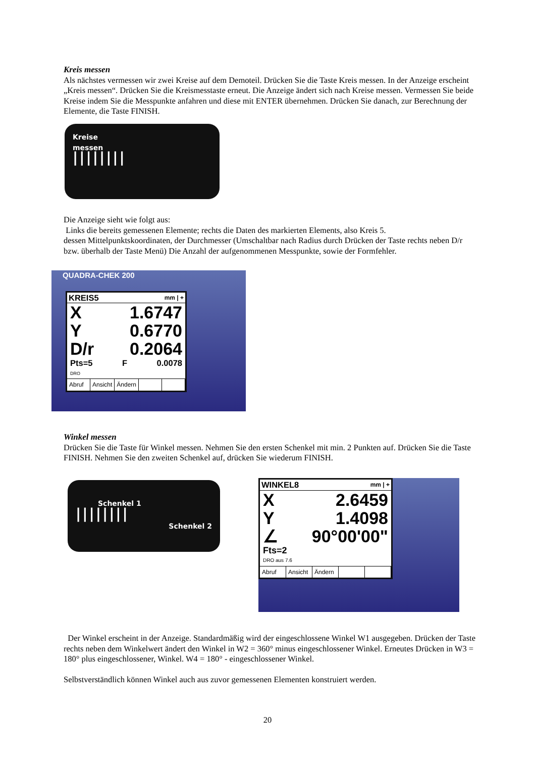Kreis messen
Als nächstes vermessen wir zwei Kreise auf dem Demoteil. Drücken Sie die Taste Kreis messen. In der Anzeige erscheint „Kreis messen“. Drücken Sie die Kreismesstaste erneut. Die Anzeige ändert sich nach Kreise messen. Vermessen Sie beide Kreise indem Sie die Messpunkte anfahren und diese mit ENTER übernehmen. Drücken Sie danach, zur Berechnung der Elemente, die Taste FINISH.
Kreise
messen
||||||||
Die Anzeige sieht wie folgt aus:
Links die bereits gemessenen Elemente; rechts die Daten des markierten Elements, also Kreis 5.
dessen Mittelpunktskoordinaten, der Durchmesser (Umschaltbar nach Radius durch Drücken der Taste rechts neben D/r bzw. überhalb der Taste Menü) Die Anzahl der aufgenommenen Messpunkte, sowie der Formfehler.
QUADRA-CHEK 200
KREIS5 mm | +
X 1.6747
Y 0.6770
D/r 0.2064
Pts=5 F 0.0078
DRO
Abruf Ansicht Ändern
Winkel messen
Drücken Sie die Taste für Winkel messen. Nehmen Sie den ersten Schenkel mit min. 2 Punkten auf. Drücken Sie die Taste FINISH. Nehmen Sie den zweiten Schenkel auf, drücken Sie wiederum FINISH.
Schenkel 1
||||||||
Schenkel 2
WINKEL8 mm | +
X 2.6459
Y 1.4098
∠ 90°00'00"
Fts=2
DRO aus 7.6
Abruf Ansicht Ändern
Der Winkel erscheint in der Anzeige. Standardmäßig wird der eingeschlossene Winkel W1 ausgegeben. Drücken der Taste rechts neben dem Winkelwert ändert den Winkel in W2 = 360° minus eingeschlossener Winkel. Erneutes Drücken in W3 = 180° plus eingeschlossener, Winkel. W4 = 180° - eingeschlossener Winkel.
Selbstverständlich können Winkel auch aus zuvor gemessenen Elementen konstruiert werden.
20